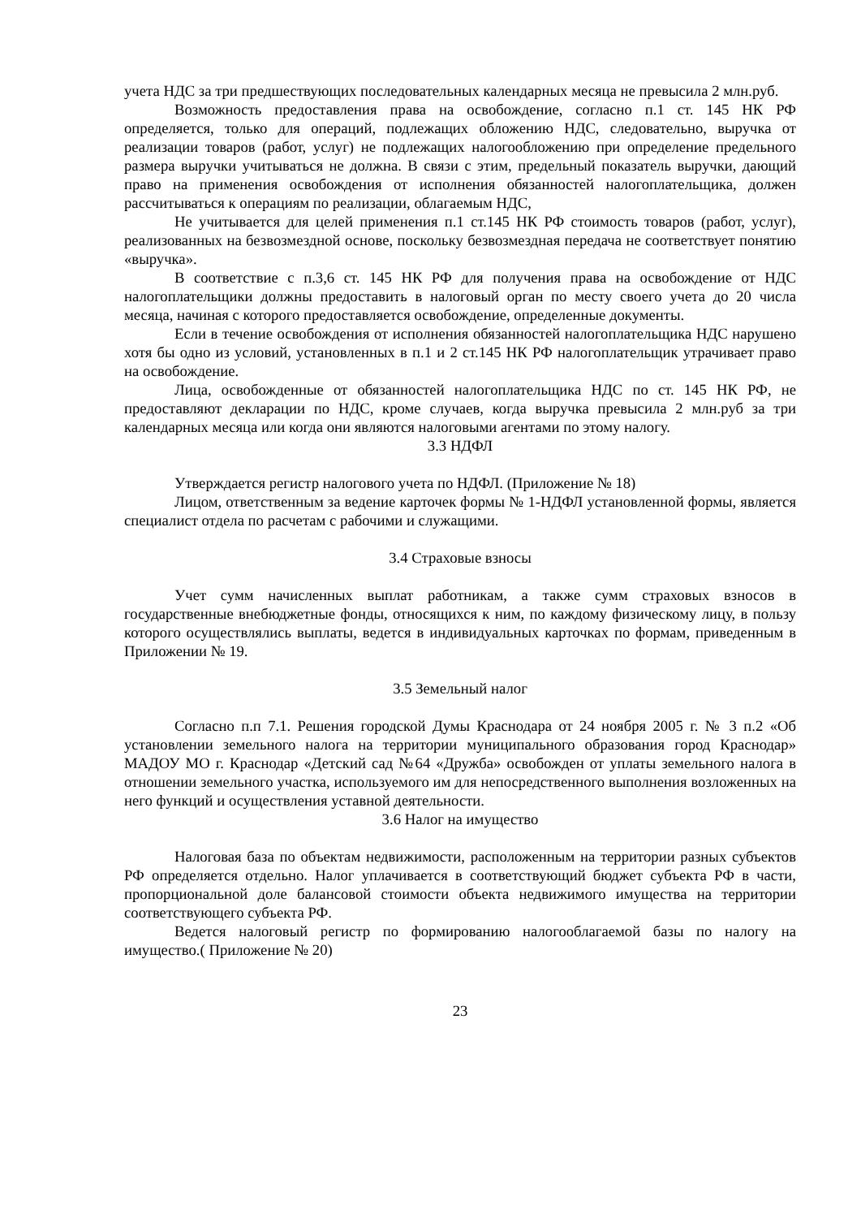учета НДС за три предшествующих последовательных календарных месяца не превысила 2 млн.руб.
Возможность предоставления права на освобождение, согласно п.1 ст. 145 НК РФ определяется, только для операций, подлежащих обложению НДС, следовательно, выручка от реализации товаров (работ, услуг) не подлежащих налогообложению при определение предельного размера выручки учитываться не должна. В связи с этим, предельный показатель выручки, дающий право на применения освобождения от исполнения обязанностей налогоплательщика, должен рассчитываться к операциям по реализации, облагаемым НДС,
Не учитывается для целей применения п.1 ст.145 НК РФ стоимость товаров (работ, услуг), реализованных на безвозмездной основе, поскольку безвозмездная передача не соответствует понятию «выручка».
В соответствие с п.3,6 ст. 145 НК РФ для получения права на освобождение от НДС налогоплательщики должны предоставить в налоговый орган по месту своего учета до 20 числа месяца, начиная с которого предоставляется освобождение, определенные документы.
Если в течение освобождения от исполнения обязанностей налогоплательщика НДС нарушено хотя бы одно из условий, установленных в п.1 и 2 ст.145 НК РФ налогоплательщик утрачивает право на освобождение.
Лица, освобожденные от обязанностей налогоплательщика НДС по ст. 145 НК РФ, не предоставляют декларации по НДС, кроме случаев, когда выручка превысила 2 млн.руб за три календарных месяца или когда они являются налоговыми агентами по этому налогу.
3.3 НДФЛ
Утверждается регистр налогового учета по НДФЛ. (Приложение № 18)
Лицом, ответственным за ведение карточек формы № 1-НДФЛ установленной формы, является специалист отдела по расчетам с рабочими и служащими.
3.4 Страховые взносы
Учет сумм начисленных выплат работникам, а также сумм страховых взносов в государственные внебюджетные фонды, относящихся к ним, по каждому физическому лицу, в пользу которого осуществлялись выплаты, ведется в индивидуальных карточках по формам, приведенным в Приложении № 19.
3.5 Земельный налог
Согласно п.п 7.1. Решения городской Думы Краснодара от 24 ноября 2005 г. № 3 п.2 «Об установлении земельного налога на территории муниципального образования город Краснодар» МАДОУ МО г. Краснодар «Детский сад №64 «Дружба» освобожден от уплаты земельного налога в отношении земельного участка, используемого им для непосредственного выполнения возложенных на него функций и осуществления уставной деятельности.
3.6 Налог на имущество
Налоговая база по объектам недвижимости, расположенным на территории разных субъектов РФ определяется отдельно. Налог уплачивается в соответствующий бюджет субъекта РФ в части, пропорциональной доле балансовой стоимости объекта недвижимого имущества на территории соответствующего субъекта РФ.
Ведется налоговый регистр по формированию налогооблагаемой базы по налогу на имущество.( Приложение № 20)
23